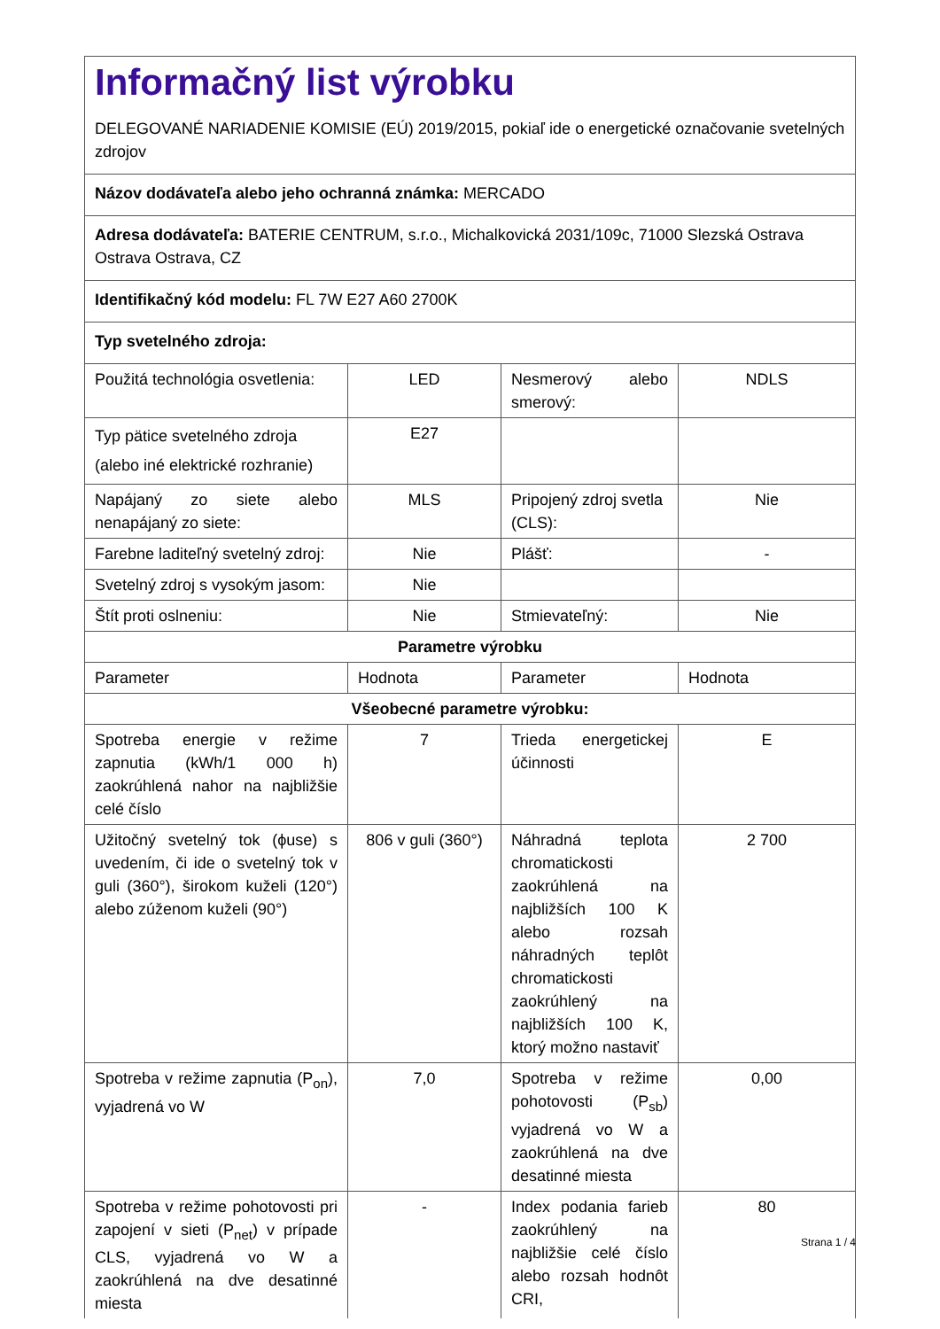| Informačný list výrobku DELEGOVANÉ NARIADENIE KOMISIE (EÚ) 2019/2015, pokiaľ ide o energetické označovanie svetelných zdrojov | | | |
| Názov dodávateľa alebo jeho ochranná známka: MERCADO | | | |
| Adresa dodávateľa: BATERIE CENTRUM, s.r.o., Michalkovická 2031/109c, 71000 Slezská Ostrava Ostrava Ostrava, CZ | | | |
| Identifikačný kód modelu: FL 7W E27 A60 2700K | | | |
| Typ svetelného zdroja: | | | |
| Použitá technológia osvetlenia: | LED | Nesmerový alebo smerový: | NDLS |
| Typ pätice svetelného zdroja (alebo iné elektrické rozhranie) | E27 | | |
| Napájaný zo siete alebo nenapájaný zo siete: | MLS | Pripojený zdroj svetla (CLS): | Nie |
| Farebne laditeľný svetelný zdroj: | Nie | Plášť: | - |
| Svetelný zdroj s vysokým jasom: | Nie | | |
| Štít proti oslneniu: | Nie | Stmievateľný: | Nie |
| Parametre výrobku | | | |
| Parameter | Hodnota | Parameter | Hodnota |
| Všeobecné parametre výrobku: | | | |
| Spotreba energie v režime zapnutia (kWh/1 000 h) zaokrúhlená nahor na najbližšie celé číslo | 7 | Trieda energetickej účinnosti | E |
| Užitočný svetelný tok (ϕuse) s uvedením, či ide o svetelný tok v guli (360°), širokom kuželi (120°) alebo zúženom kuželi (90°) | 806 v guli (360°) | Náhradná teplota chromatickosti zaokrúhlená na najbližších 100 K alebo rozsah náhradných teplôt chromatickosti zaokrúhlený na najbližších 100 K, ktorý možno nastaviť | 2 700 |
| Spotreba v režime zapnutia (P<sub>on</sub>), vyjadrená vo W | 7,0 | Spotreba v režime pohotovosti (P<sub>sb</sub>) vyjadrená vo W a zaokrúhlená na dve desatinné miesta | 0,00 |
| Spotreba v režime pohotovosti pri zapojení v sieti (P<sub>net</sub>) v prípade CLS, vyjadrená vo W a zaokrúhlená na dve desatinné miesta | - | Index podania farieb zaokrúhlený na najbližšie celé číslo alebo rozsah hodnôt CRI, | 80 |
Strana 1 / 4